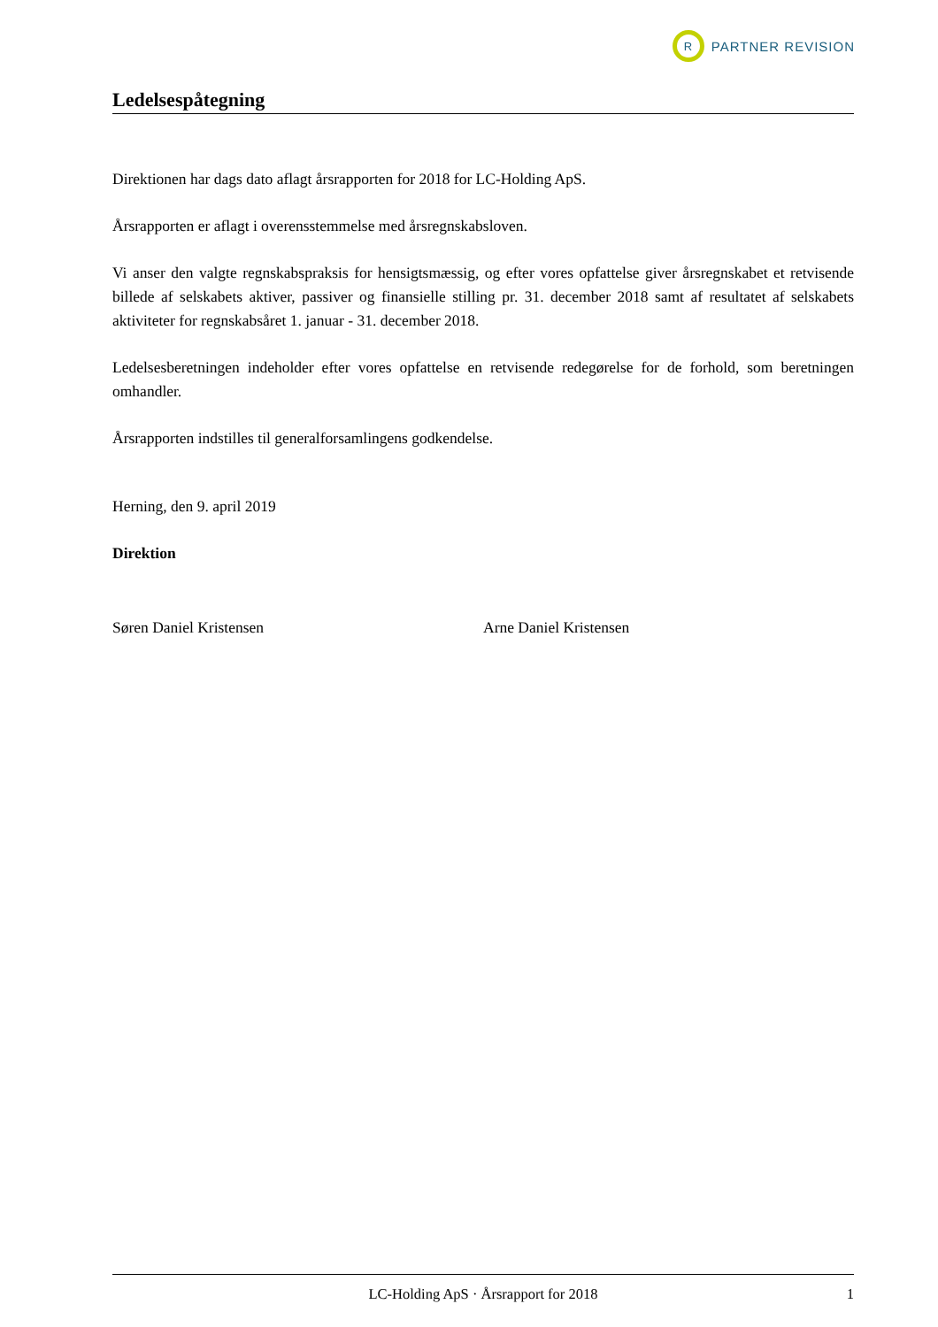R
PARTNER REVISION
Ledelsespåtegning
Direktionen har dags dato aflagt årsrapporten for 2018 for LC-Holding ApS.
Årsrapporten er aflagt i overensstemmelse med årsregnskabsloven.
Vi anser den valgte regnskabspraksis for hensigtsmæssig, og efter vores opfattelse giver årsregnskabet et retvisende billede af selskabets aktiver, passiver og finansielle stilling pr. 31. december 2018 samt af resultatet af selskabets aktiviteter for regnskabsåret 1. januar - 31. december 2018.
Ledelsesberetningen indeholder efter vores opfattelse en retvisende redegørelse for de forhold, som beretningen omhandler.
Årsrapporten indstilles til generalforsamlingens godkendelse.
Herning, den 9. april 2019
Direktion
Søren Daniel Kristensen Arne Daniel Kristensen
LC-Holding ApS · Årsrapport for 2018 1